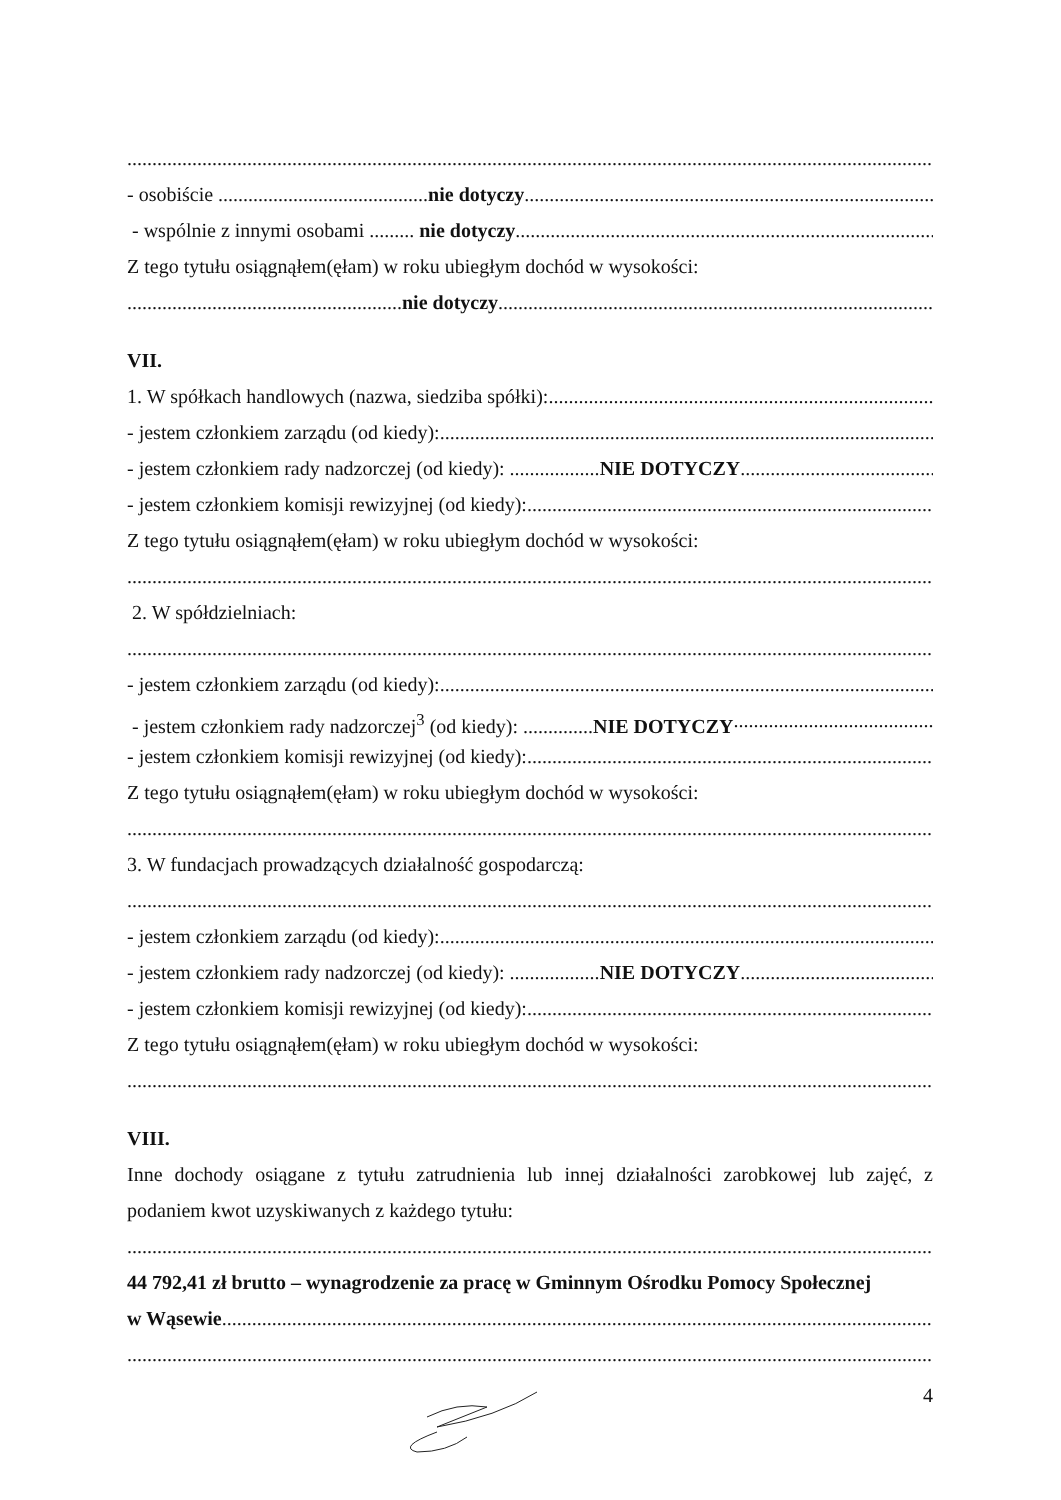- osobiście ..........................................nie dotyczy
- wspólnie z innymi osobami ......... nie dotyczy
Z tego tytułu osiągnąłem(ęłam) w roku ubiegłym dochód w wysokości:
.......................................................nie dotyczy
VII.
1. W spółkach handlowych (nazwa, siedziba spółki):
- jestem członkiem zarządu (od kiedy):
- jestem członkiem rady nadzorczej (od kiedy): ..................NIE DOTYCZY
- jestem członkiem komisji rewizyjnej (od kiedy):
Z tego tytułu osiągnąłem(ęłam) w roku ubiegłym dochód w wysokości:
2. W spółdzielniach:
- jestem członkiem zarządu (od kiedy):
- jestem członkiem rady nadzorczej<sup>3</sup> (od kiedy): ..............NIE DOTYCZY
- jestem członkiem komisji rewizyjnej (od kiedy):
Z tego tytułu osiągnąłem(ęłam) w roku ubiegłym dochód w wysokości:
3. W fundacjach prowadzących działalność gospodarczą:
- jestem członkiem zarządu (od kiedy):
- jestem członkiem rady nadzorczej (od kiedy): ..................NIE DOTYCZY
- jestem członkiem komisji rewizyjnej (od kiedy):
Z tego tytułu osiągnąłem(ęłam) w roku ubiegłym dochód w wysokości:
VIII.
Inne dochody osiągane z tytułu zatrudnienia lub innej działalności zarobkowej lub zajęć, z podaniem kwot uzyskiwanych z każdego tytułu:
44 792,41 zł brutto – wynagrodzenie za pracę w Gminnym Ośrodku Pomocy Społecznej
w Wąsewie
4